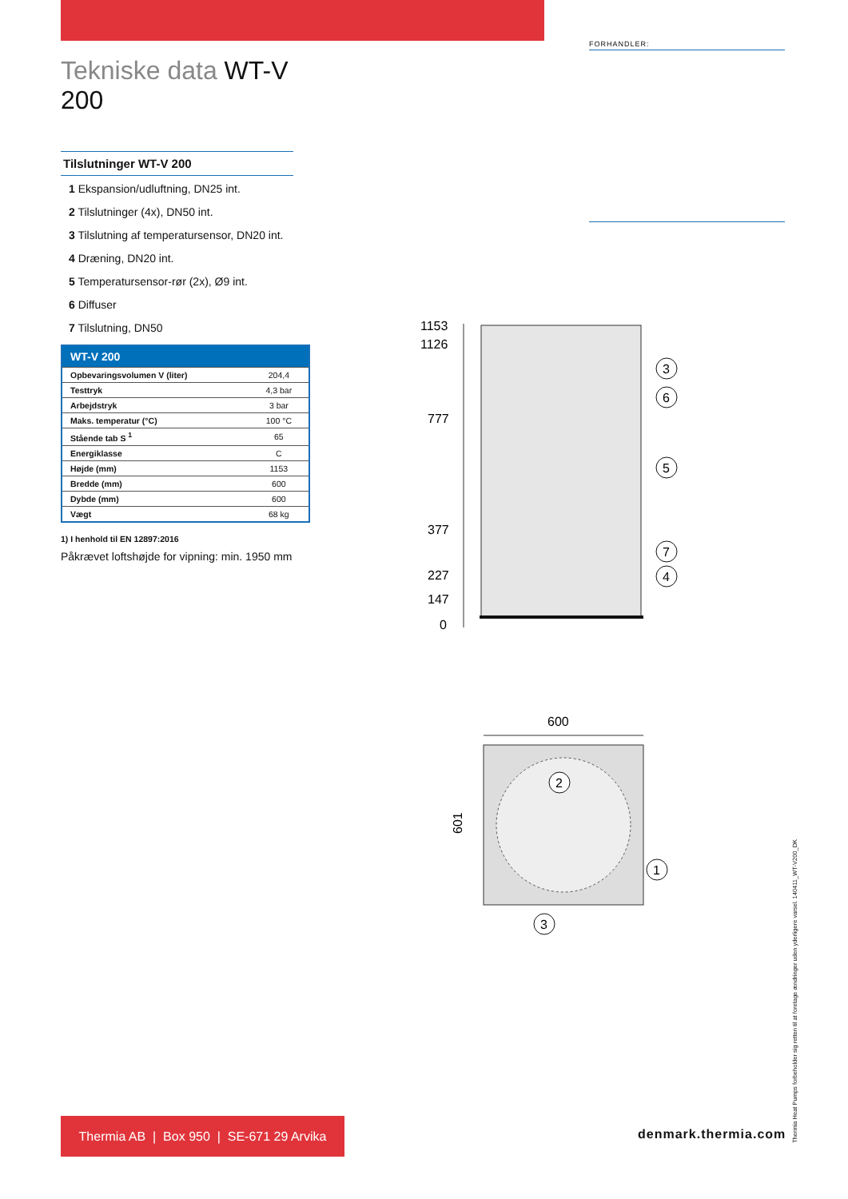FORHANDLER:
Tekniske data WT-V 200
Tilslutninger WT-V 200
1 Ekspansion/udluftning, DN25 int.
2 Tilslutninger (4x), DN50 int.
3 Tilslutning af temperatursensor, DN20 int.
4 Dræning, DN20 int.
5 Temperatursensor-rør (2x), Ø9 int.
6 Diffuser
7 Tilslutning, DN50
| WT-V 200 | |
| --- | --- |
| Opbevaringsvolumen V (liter) | 204,4 |
| Testtryk | 4,3 bar |
| Arbejdstryk | 3 bar |
| Maks. temperatur (°C) | 100 °C |
| Stående tab S <sup>1</sup> | 65 |
| Energiklasse | C |
| Højde (mm) | 1153 |
| Bredde (mm) | 600 |
| Dybde (mm) | 600 |
| Vægt | 68 kg |
1) I henhold til EN 12897:2016
Påkrævet loftshøjde for vipning: min. 1950 mm
1153
1126
777
377
227
147
0
3
6
5
7
4
600
601
2
1
3
Thermia AB | Box 950 | SE-671 29 Arvika
denmark.thermia.com
Thermia Heat Pumps forbeholder sig retten til at foretage ændringer uden yderligere varsel. 140411_WT-V200_DK